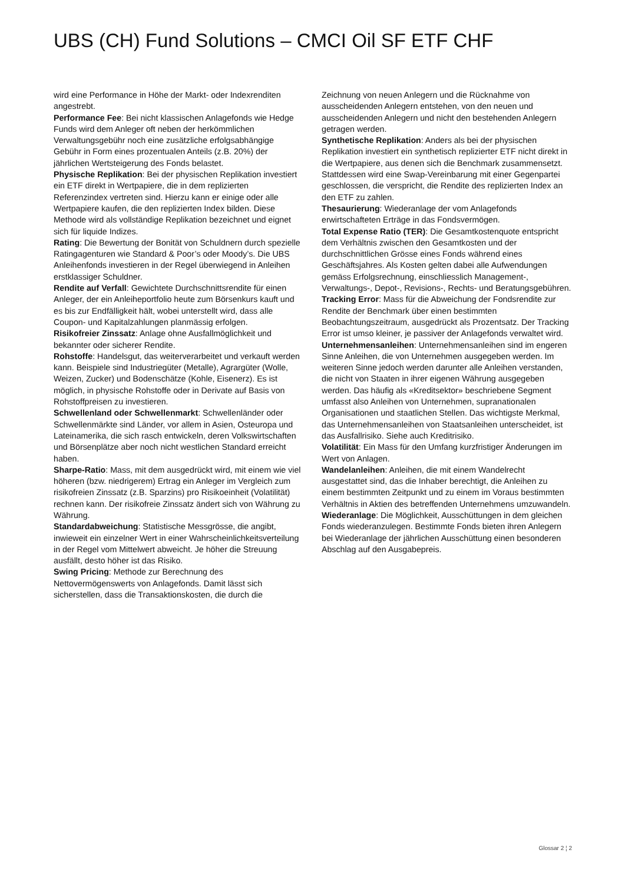UBS (CH) Fund Solutions – CMCI Oil SF ETF CHF
wird eine Performance in Höhe der Markt- oder Indexrenditen angestrebt.
Performance Fee: Bei nicht klassischen Anlagefonds wie Hedge Funds wird dem Anleger oft neben der herkömmlichen Verwaltungsgebühr noch eine zusätzliche erfolgsabhängige Gebühr in Form eines prozentualen Anteils (z.B. 20%) der jährlichen Wertsteigerung des Fonds belastet.
Physische Replikation: Bei der physischen Replikation investiert ein ETF direkt in Wertpapiere, die in dem replizierten Referenzindex vertreten sind. Hierzu kann er einige oder alle Wertpapiere kaufen, die den replizierten Index bilden. Diese Methode wird als vollständige Replikation bezeichnet und eignet sich für liquide Indizes.
Rating: Die Bewertung der Bonität von Schuldnern durch spezielle Ratingagenturen wie Standard & Poor’s oder Moody’s. Die UBS Anleihenfonds investieren in der Regel überwiegend in Anleihen erstklassiger Schuldner.
Rendite auf Verfall: Gewichtete Durchschnittsrendite für einen Anleger, der ein Anleiheportfolio heute zum Börsenkurs kauft und es bis zur Endfälligkeit hält, wobei unterstellt wird, dass alle Coupon- und Kapitalzahlungen planmässig erfolgen.
Risikofreier Zinssatz: Anlage ohne Ausfallmöglichkeit und bekannter oder sicherer Rendite.
Rohstoffe: Handelsgut, das weiterverarbeitet und verkauft werden kann. Beispiele sind Industriegüter (Metalle), Agrargüter (Wolle, Weizen, Zucker) und Bodenschätze (Kohle, Eisenerz). Es ist möglich, in physische Rohstoffe oder in Derivate auf Basis von Rohstoffpreisen zu investieren.
Schwellenland oder Schwellenmarkt: Schwellenländer oder Schwellenmärkte sind Länder, vor allem in Asien, Osteuropa und Lateinamerika, die sich rasch entwickeln, deren Volkswirtschaften und Börsenplätze aber noch nicht westlichen Standard erreicht haben.
Sharpe-Ratio: Mass, mit dem ausgedrückt wird, mit einem wie viel höheren (bzw. niedrigerem) Ertrag ein Anleger im Vergleich zum risikofreien Zinssatz (z.B. Sparzins) pro Risikoeinheit (Volatilität) rechnen kann. Der risikofreie Zinssatz ändert sich von Währung zu Währung.
Standardabweichung: Statistische Messgrösse, die angibt, inwieweit ein einzelner Wert in einer Wahrscheinlichkeitsverteilung in der Regel vom Mittelwert abweicht. Je höher die Streuung ausfällt, desto höher ist das Risiko.
Swing Pricing: Methode zur Berechnung des Nettovermögenswerts von Anlagefonds. Damit lässt sich sicherstellen, dass die Transaktionskosten, die durch die
Zeichnung von neuen Anlegern und die Rücknahme von ausscheidenden Anlegern entstehen, von den neuen und ausscheidenden Anlegern und nicht den bestehenden Anlegern getragen werden.
Synthetische Replikation: Anders als bei der physischen Replikation investiert ein synthetisch replizierter ETF nicht direkt in die Wertpapiere, aus denen sich die Benchmark zusammensetzt. Stattdessen wird eine Swap-Vereinbarung mit einer Gegenpartei geschlossen, die verspricht, die Rendite des replizierten Index an den ETF zu zahlen.
Thesaurierung: Wiederanlage der vom Anlagefonds erwirtschafteten Erträge in das Fondsvermögen.
Total Expense Ratio (TER): Die Gesamtkostenquote entspricht dem Verhältnis zwischen den Gesamtkosten und der durchschnittlichen Grösse eines Fonds während eines Geschäftsjahres. Als Kosten gelten dabei alle Aufwendungen gemäss Erfolgsrechnung, einschliesslich Management-, Verwaltungs-, Depot-, Revisions-, Rechts- und Beratungsgebühren.
Tracking Error: Mass für die Abweichung der Fondsrendite zur Rendite der Benchmark über einen bestimmten Beobachtungszeitraum, ausgedrückt als Prozentsatz. Der Tracking Error ist umso kleiner, je passiver der Anlagefonds verwaltet wird.
Unternehmensanleihen: Unternehmensanleihen sind im engeren Sinne Anleihen, die von Unternehmen ausgegeben werden. Im weiteren Sinne jedoch werden darunter alle Anleihen verstanden, die nicht von Staaten in ihrer eigenen Währung ausgegeben werden. Das häufig als «Kreditsektor» beschriebene Segment umfasst also Anleihen von Unternehmen, supranationalen Organisationen und staatlichen Stellen. Das wichtigste Merkmal, das Unternehmensanleihen von Staatsanleihen unterscheidet, ist das Ausfallrisiko. Siehe auch Kreditrisiko.
Volatilität: Ein Mass für den Umfang kurzfristiger Änderungen im Wert von Anlagen.
Wandelanleihen: Anleihen, die mit einem Wandelrecht ausgestattet sind, das die Inhaber berechtigt, die Anleihen zu einem bestimmten Zeitpunkt und zu einem im Voraus bestimmten Verhältnis in Aktien des betreffenden Unternehmens umzuwandeln.
Wiederanlage: Die Möglichkeit, Ausschüttungen in dem gleichen Fonds wiederanzulegen. Bestimmte Fonds bieten ihren Anlegern bei Wiederanlage der jährlichen Ausschüttung einen besonderen Abschlag auf den Ausgabepreis.
Glossar 2 ¦ 2